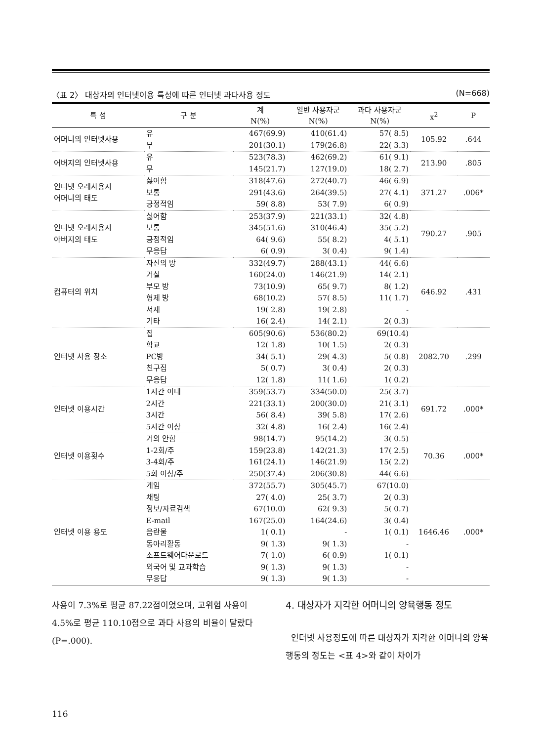〈표 2〉 대상자의 인터넷이용 특성에 따른 인터넷 과다사용 정도 (N=668)
| 특 성 | 구 분 | 계 N(%) | 일반 사용자군 N(%) | 과다 사용자군 N(%) | x<sup>2</sup> | P |
| --- | --- | --- | --- | --- | --- | --- |
| 어머니의 인터넷사용 | 유 | 467(69.9) | 410(61.4) | 57( 8.5) | 105.92 | .644 |
| | 무 | 201(30.1) | 179(26.8) | 22( 3.3) | | |
| 어버지의 인터넷사용 | 유 | 523(78.3) | 462(69.2) | 61( 9.1) | 213.90 | .805 |
| | 무 | 145(21.7) | 127(19.0) | 18( 2.7) | | |
| 인터넷 오래사용시 어머니의 태도 | 싫어함 | 318(47.6) | 272(40.7) | 46( 6.9) | 371.27 | .006* |
| | 보통 | 291(43.6) | 264(39.5) | 27( 4.1) | | |
| | 긍정적임 | 59( 8.8) | 53( 7.9) | 6( 0.9) | | |
| 인터넷 오래사용시 아버지의 태도 | 싫어함 | 253(37.9) | 221(33.1) | 32( 4.8) | 790.27 | .905 |
| | 보통 | 345(51.6) | 310(46.4) | 35( 5.2) | | |
| | 긍정적임 | 64( 9.6) | 55( 8.2) | 4( 5.1) | | |
| | 무응답 | 6( 0.9) | 3( 0.4) | 9( 1.4) | | |
| 컴퓨터의 위치 | 자신의 방 | 332(49.7) | 288(43.1) | 44( 6.6) | 646.92 | .431 |
| | 거실 | 160(24.0) | 146(21.9) | 14( 2.1) | | |
| | 부모 방 | 73(10.9) | 65( 9.7) | 8( 1.2) | | |
| | 형제 방 | 68(10.2) | 57( 8.5) | 11( 1.7) | | |
| | 서재 | 19( 2.8) | 19( 2.8) | - | | |
| | 기타 | 16( 2.4) | 14( 2.1) | 2( 0.3) | | |
| 인터넷 사용 장소 | 집 | 605(90.6) | 536(80.2) | 69(10.4) | 2082.70 | .299 |
| | 학교 | 12( 1.8) | 10( 1.5) | 2( 0.3) | | |
| | PC방 | 34( 5.1) | 29( 4.3) | 5( 0.8) | | |
| | 친구집 | 5( 0.7) | 3( 0.4) | 2( 0.3) | | |
| | 무응답 | 12( 1.8) | 11( 1.6) | 1( 0.2) | | |
| 인터넷 이용시간 | 1시간 이내 | 359(53.7) | 334(50.0) | 25( 3.7) | 691.72 | .000* |
| | 2시간 | 221(33.1) | 200(30.0) | 21( 3.1) | | |
| | 3시간 | 56( 8.4) | 39( 5.8) | 17( 2.6) | | |
| | 5시간 이상 | 32( 4.8) | 16( 2.4) | 16( 2.4) | | |
| 인터넷 이용횟수 | 거의 안함 | 98(14.7) | 95(14.2) | 3( 0.5) | 70.36 | .000* |
| | 1-2회/주 | 159(23.8) | 142(21.3) | 17( 2.5) | | |
| | 3-4회/주 | 161(24.1) | 146(21.9) | 15( 2.2) | | |
| | 5회 이상/주 | 250(37.4) | 206(30.8) | 44( 6.6) | | |
| 인터넷 이용 용도 | 게임 | 372(55.7) | 305(45.7) | 67(10.0) | 1646.46 | .000* |
| | 채팅 | 27( 4.0) | 25( 3.7) | 2( 0.3) | | |
| | 정보/자료검색 | 67(10.0) | 62( 9.3) | 5( 0.7) | | |
| | E-mail | 167(25.0) | 164(24.6) | 3( 0.4) | | |
| | 음란물 | 1( 0.1) | - | 1( 0.1) | | |
| | 동아리활동 | 9( 1.3) | 9( 1.3) | - | | |
| | 소프트웨어다운로드 | 7( 1.0) | 6( 0.9) | 1( 0.1) | | |
| | 외국어 및 교과학습 | 9( 1.3) | 9( 1.3) | - | | |
| | 무응답 | 9( 1.3) | 9( 1.3) | - | | |
사용이 7.3%로 평균 87.22점이었으며, 고위험 사용이 4.5%로 평균 110.10점으로 과다 사용의 비율이 달랐다(P=.000).
4. 대상자가 지각한 어머니의 양육행동 정도
인터넷 사용정도에 따른 대상자가 지각한 어머니의 양육행동의 정도는 <표 4>와 같이 차이가
116